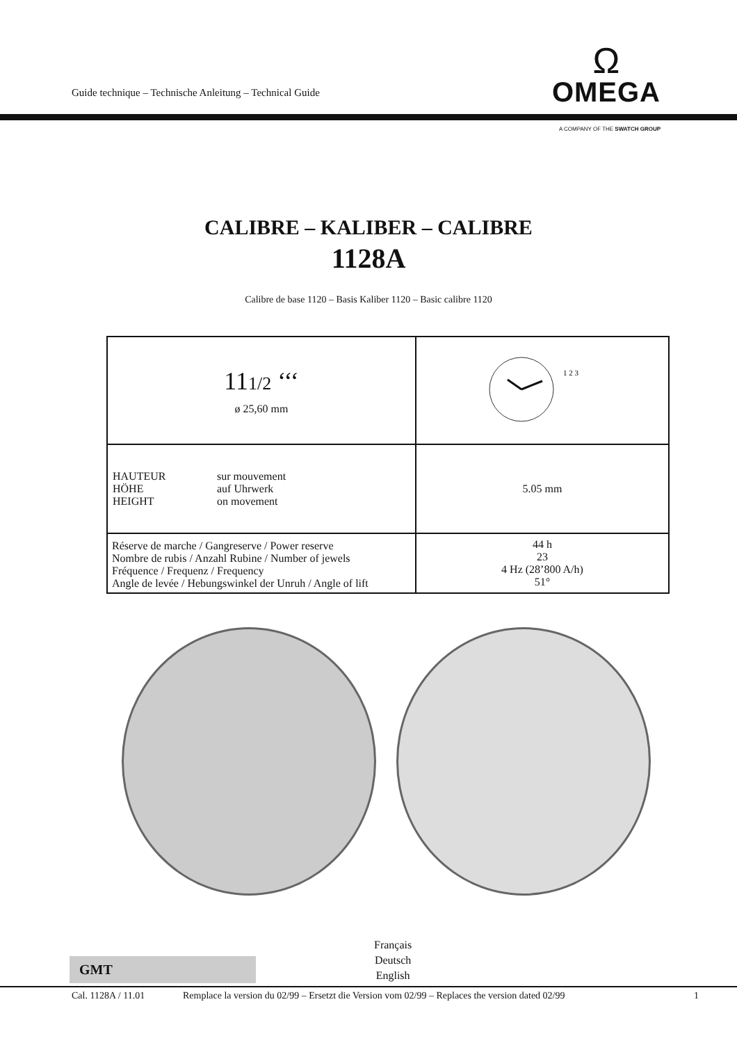Guide technique – Technische Anleitung – Technical Guide
Ω
OMEGA
A COMPANY OF THE SWATCH GROUP
CALIBRE – KALIBER – CALIBRE
1128A
Calibre de base 1120 – Basis Kaliber 1120 – Basic calibre 1120
| 11 1/2 ‘‘‘ ø 25,60 mm | 1 2 3 |
| HAUTEUR sur mouvement HÖHE auf Uhrwerk HEIGHT on movement | 5.05 mm |
| Réserve de marche / Gangreserve / Power reserve Nombre de rubis / Anzahl Rubine / Number of jewels Fréquence / Frequenz / Frequency Angle de levée / Hebungswinkel der Unruh / Angle of lift | 44 h 23 4 Hz (28’800 A/h) 51° |
GMT
Français
Deutsch
English
Cal. 1128A / 11.01 Remplace la version du 02/99 – Ersetzt die Version vom 02/99 – Replaces the version dated 02/99 1